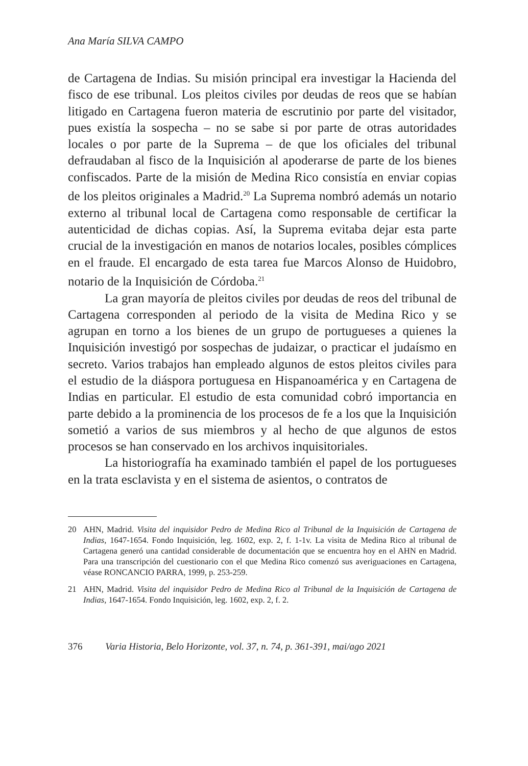Ana María SILVA CAMPO
de Cartagena de Indias. Su misión principal era investigar la Hacienda del fisco de ese tribunal. Los pleitos civiles por deudas de reos que se habían litigado en Cartagena fueron materia de escrutinio por parte del visitador, pues existía la sospecha – no se sabe si por parte de otras autoridades locales o por parte de la Suprema – de que los oficiales del tribunal defraudaban al fisco de la Inquisición al apoderarse de parte de los bienes confiscados. Parte de la misión de Medina Rico consistía en enviar copias de los pleitos originales a Madrid.<sup>20</sup> La Suprema nombró además un notario externo al tribunal local de Cartagena como responsable de certificar la autenticidad de dichas copias. Así, la Suprema evitaba dejar esta parte crucial de la investigación en manos de notarios locales, posibles cómplices en el fraude. El encargado de esta tarea fue Marcos Alonso de Huidobro, notario de la Inquisición de Córdoba.<sup>21</sup>
La gran mayoría de pleitos civiles por deudas de reos del tribunal de Cartagena corresponden al periodo de la visita de Medina Rico y se agrupan en torno a los bienes de un grupo de portugueses a quienes la Inquisición investigó por sospechas de judaizar, o practicar el judaísmo en secreto. Varios trabajos han empleado algunos de estos pleitos civiles para el estudio de la diáspora portuguesa en Hispanoamérica y en Cartagena de Indias en particular. El estudio de esta comunidad cobró importancia en parte debido a la prominencia de los procesos de fe a los que la Inquisición sometió a varios de sus miembros y al hecho de que algunos de estos procesos se han conservado en los archivos inquisitoriales.
La historiografía ha examinado también el papel de los portugueses en la trata esclavista y en el sistema de asientos, o contratos de
20 AHN, Madrid. Visita del inquisidor Pedro de Medina Rico al Tribunal de la Inquisición de Cartagena de Indias, 1647-1654. Fondo Inquisición, leg. 1602, exp. 2, f. 1-1v. La visita de Medina Rico al tribunal de Cartagena generó una cantidad considerable de documentación que se encuentra hoy en el AHN en Madrid. Para una transcripción del cuestionario con el que Medina Rico comenzó sus averiguaciones en Cartagena, véase RONCANCIO PARRA, 1999, p. 253-259.
21 AHN, Madrid. Visita del inquisidor Pedro de Medina Rico al Tribunal de la Inquisición de Cartagena de Indias, 1647-1654. Fondo Inquisición, leg. 1602, exp. 2, f. 2.
376 Varia Historia, Belo Horizonte, vol. 37, n. 74, p. 361-391, mai/ago 2021